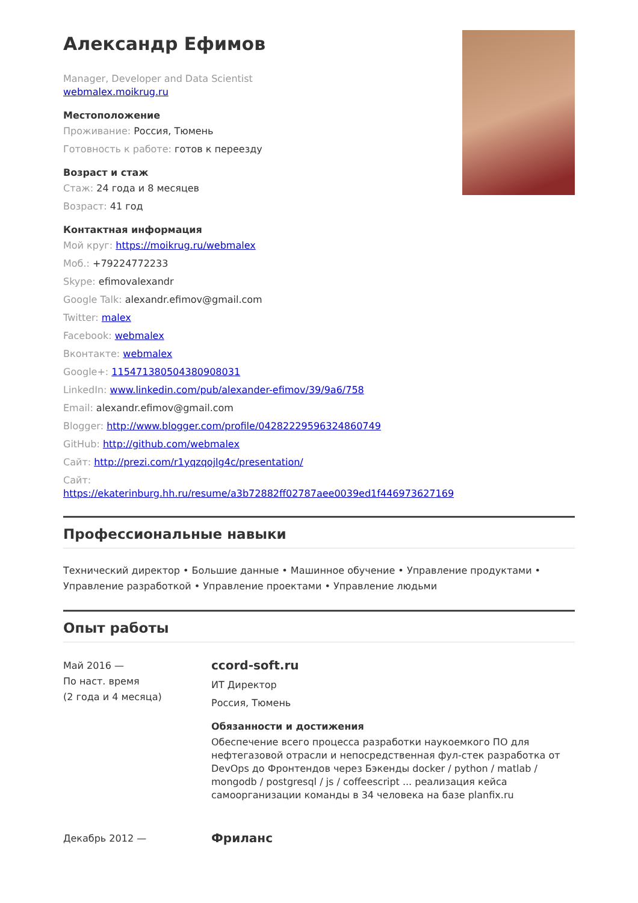Александр Ефимов
Manager, Developer and Data Scientist
webmalex.moikrug.ru
Местоположение
Проживание: Россия, Тюмень
Готовность к работе: готов к переезду
Возраст и стаж
Стаж: 24 года и 8 месяцев
Возраст: 41 год
Контактная информация
Мой круг: https://moikrug.ru/webmalex
Моб.: +79224772233
Skype: efimovalexandr
Google Talk: alexandr.efimov@gmail.com
Twitter: malex
Facebook: webmalex
Вконтакте: webmalex
Google+: 115471380504380908031
LinkedIn: www.linkedin.com/pub/alexander-efimov/39/9a6/758
Email: alexandr.efimov@gmail.com
Blogger: http://www.blogger.com/profile/04282229596324860749
GitHub: http://github.com/webmalex
Сайт: http://prezi.com/r1yqzqojlg4c/presentation/
Сайт:
https://ekaterinburg.hh.ru/resume/a3b72882ff02787aee0039ed1f446973627169
Профессиональные навыки
Технический директор • Большие данные • Машинное обучение • Управление продуктами • Управление разработкой • Управление проектами • Управление людьми
Опыт работы
Май 2016 —
По наст. время
(2 года и 4 месяца)
ccord-soft.ru
ИТ Директор
Россия, Тюмень
Обязанности и достижения
Обеспечение всего процесса разработки наукоемкого ПО для нефтегазовой отрасли и непосредственная фул-стек разработка от DevOps до Фронтендов через Бэкенды docker / python / matlab / mongodb / postgresql / js / coffeescript ... реализация кейса самоорганизации команды в 34 человека на базе planfix.ru
Декабрь 2012 —
Фриланс